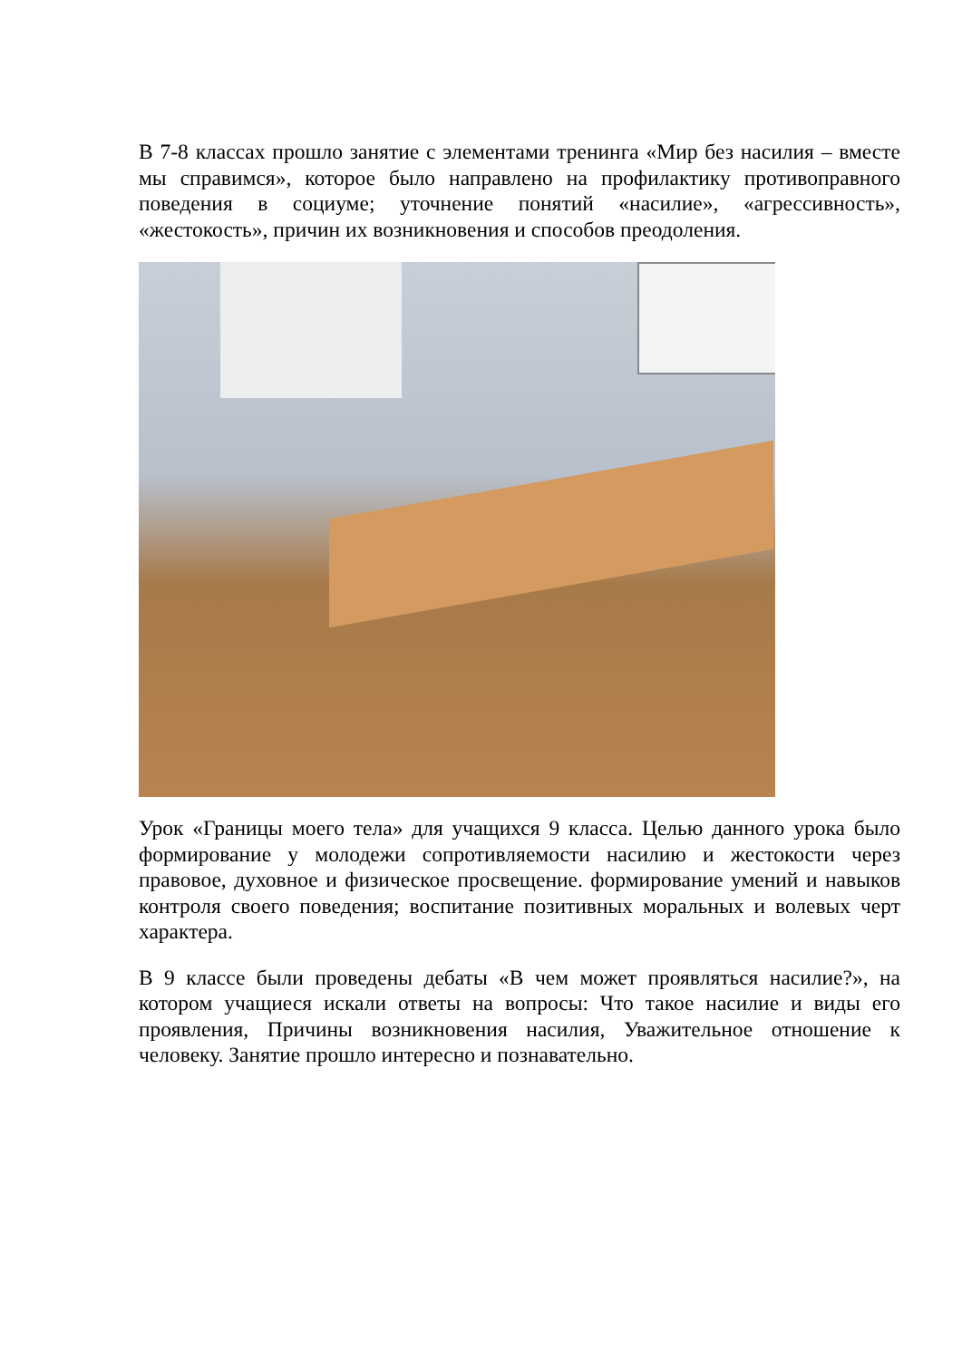В 7-8 классах прошло занятие с элементами тренинга «Мир без насилия – вместе мы справимся», которое было направлено на профилактику противоправного поведения в социуме; уточнение понятий «насилие», «агрессивность», «жестокость», причин их возникновения и способов преодоления.
Урок «Границы моего тела» для учащихся 9 класса. Целью данного урока было формирование у молодежи сопротивляемости насилию и жестокости через правовое, духовное и физическое просвещение. формирование умений и навыков контроля своего поведения; воспитание позитивных моральных и волевых черт характера.
В 9 классе были проведены дебаты «В чем может проявляться насилие?», на котором учащиеся искали ответы на вопросы: Что такое насилие и виды его проявления, Причины возникновения насилия, Уважительное отношение к человеку. Занятие прошло интересно и познавательно.